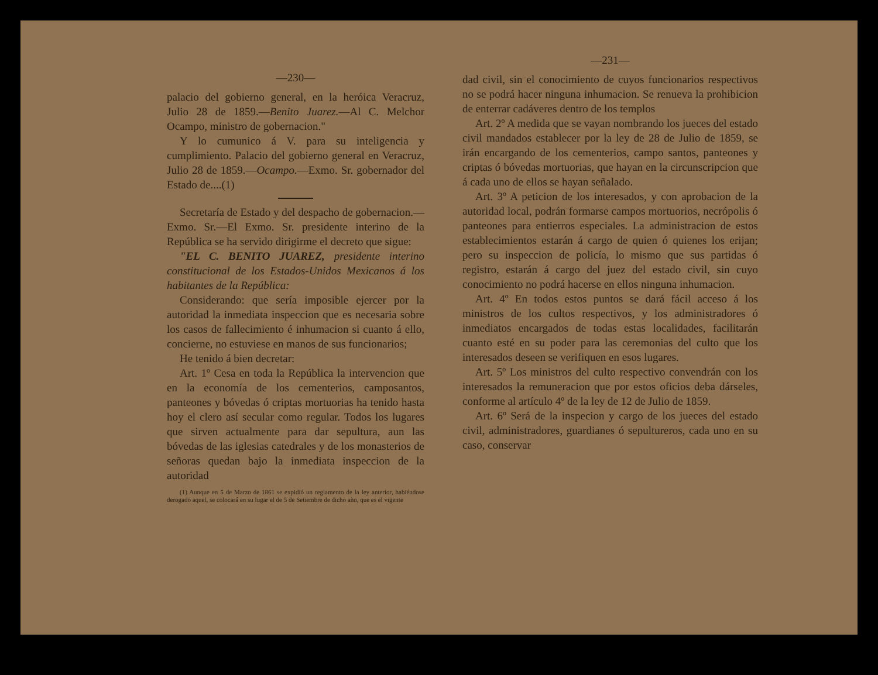—230—
palacio del gobierno general, en la heróica Veracruz, Julio 28 de 1859.—Benito Juarez.—Al C. Melchor Ocampo, ministro de gobernacion."
Y lo cumunico á V. para su inteligencia y cumplimiento. Palacio del gobierno general en Veracruz, Julio 28 de 1859.—Ocampo.—Exmo. Sr. gobernador del Estado de....(1)
Secretaría de Estado y del despacho de gobernacion.—Exmo. Sr.—El Exmo. Sr. presidente interino de la República se ha servido dirigirme el decreto que sigue:
"EL C. BENITO JUAREZ, presidente interino constitucional de los Estados-Unidos Mexicanos á los habitantes de la República:
Considerando: que sería imposible ejercer por la autoridad la inmediata inspeccion que es necesaria sobre los casos de fallecimiento é inhumacion si cuanto á ello, concierne, no estuviese en manos de sus funcionarios;
He tenido á bien decretar:
Art. 1º Cesa en toda la República la intervencion que en la economía de los cementerios, camposantos, panteones y bóvedas ó criptas mortuorias ha tenido hasta hoy el clero así secular como regular. Todos los lugares que sirven actualmente para dar sepultura, aun las bóvedas de las iglesias catedrales y de los monasterios de señoras quedan bajo la inmediata inspeccion de la autoridad
(1) Aunque en 5 de Marzo de 1861 se expidió un reglamento de la ley anterior, habiéndose derogado aquel, se colocará en su lugar el de 5 de Setiembre de dicho año, que es el vigente
—231—
dad civil, sin el conocimiento de cuyos funcionarios respectivos no se podrá hacer ninguna inhumacion. Se renueva la prohibicion de enterrar cadáveres dentro de los templos
Art. 2º A medida que se vayan nombrando los jueces del estado civil mandados establecer por la ley de 28 de Julio de 1859, se irán encargando de los cementerios, campo santos, panteones y criptas ó bóvedas mortuorias, que hayan en la circunscripcion que á cada uno de ellos se hayan señalado.
Art. 3º A peticion de los interesados, y con aprobacion de la autoridad local, podrán formarse campos mortuorios, necrópolis ó panteones para entierros especiales. La administracion de estos establecimientos estarán á cargo de quien ó quienes los erijan; pero su inspeccion de policía, lo mismo que sus partidas ó registro, estarán á cargo del juez del estado civil, sin cuyo conocimiento no podrá hacerse en ellos ninguna inhumacion.
Art. 4º En todos estos puntos se dará fácil acceso á los ministros de los cultos respectivos, y los administradores ó inmediatos encargados de todas estas localidades, facilitarán cuanto esté en su poder para las ceremonias del culto que los interesados deseen se verifiquen en esos lugares.
Art. 5º Los ministros del culto respectivo convendrán con los interesados la remuneracion que por estos oficios deba dárseles, conforme al artículo 4º de la ley de 12 de Julio de 1859.
Art. 6º Será de la inspecion y cargo de los jueces del estado civil, administradores, guardianes ó sepultureros, cada uno en su caso, conservar